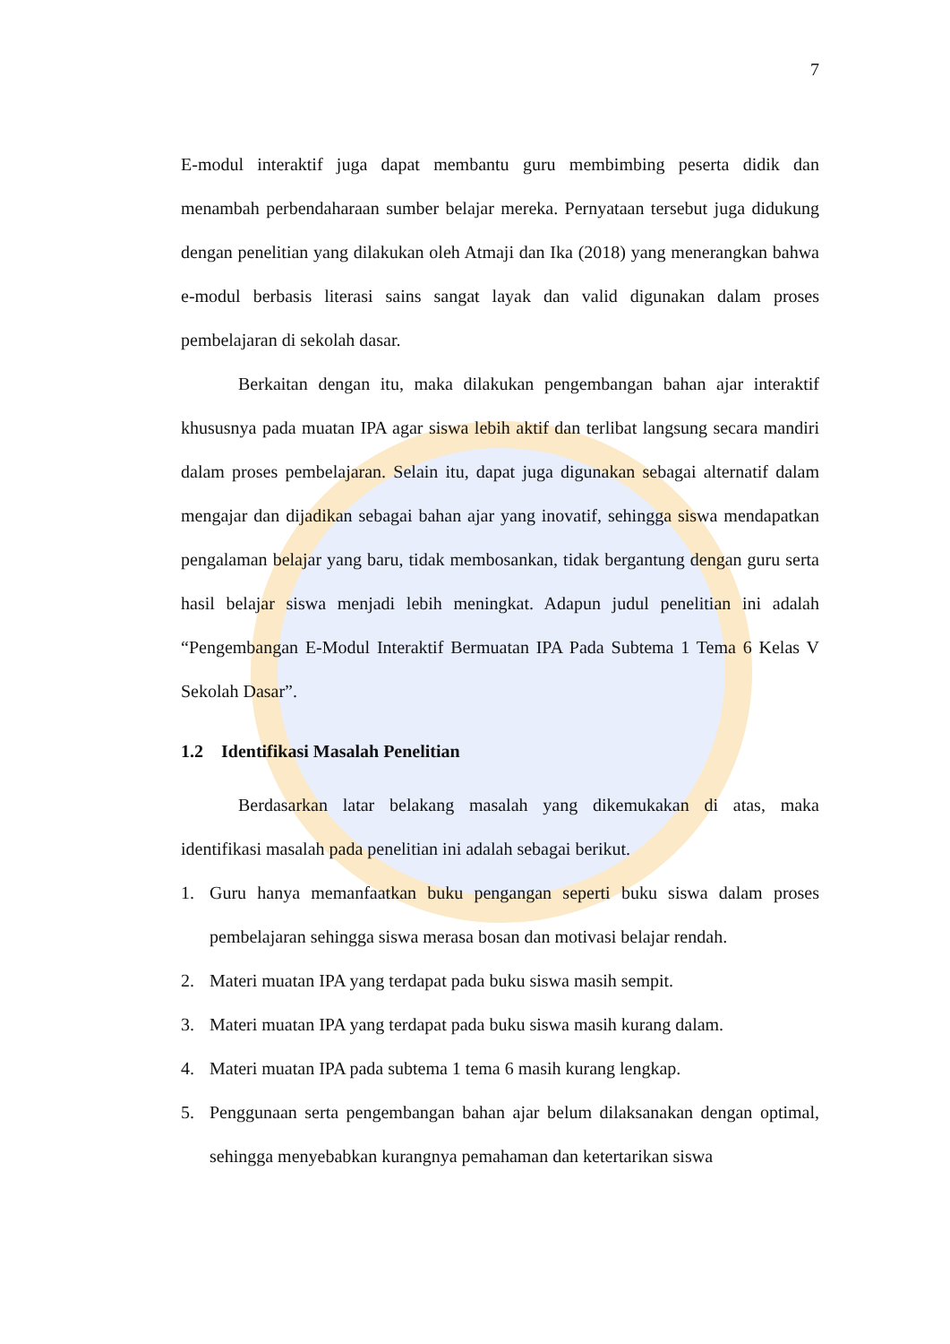7
E-modul interaktif juga dapat membantu guru membimbing peserta didik dan menambah perbendaharaan sumber belajar mereka. Pernyataan tersebut juga didukung dengan penelitian yang dilakukan oleh Atmaji dan Ika (2018) yang menerangkan bahwa e-modul berbasis literasi sains sangat layak dan valid digunakan dalam proses pembelajaran di sekolah dasar.
Berkaitan dengan itu, maka dilakukan pengembangan bahan ajar interaktif khususnya pada muatan IPA agar siswa lebih aktif dan terlibat langsung secara mandiri dalam proses pembelajaran. Selain itu, dapat juga digunakan sebagai alternatif dalam mengajar dan dijadikan sebagai bahan ajar yang inovatif, sehingga siswa mendapatkan pengalaman belajar yang baru, tidak membosankan, tidak bergantung dengan guru serta hasil belajar siswa menjadi lebih meningkat. Adapun judul penelitian ini adalah “Pengembangan E-Modul Interaktif Bermuatan IPA Pada Subtema 1 Tema 6 Kelas V Sekolah Dasar”.
1.2 Identifikasi Masalah Penelitian
Berdasarkan latar belakang masalah yang dikemukakan di atas, maka identifikasi masalah pada penelitian ini adalah sebagai berikut.
1. Guru hanya memanfaatkan buku pengangan seperti buku siswa dalam proses pembelajaran sehingga siswa merasa bosan dan motivasi belajar rendah.
2. Materi muatan IPA yang terdapat pada buku siswa masih sempit.
3. Materi muatan IPA yang terdapat pada buku siswa masih kurang dalam.
4. Materi muatan IPA pada subtema 1 tema 6 masih kurang lengkap.
5. Penggunaan serta pengembangan bahan ajar belum dilaksanakan dengan optimal, sehingga menyebabkan kurangnya pemahaman dan ketertarikan siswa